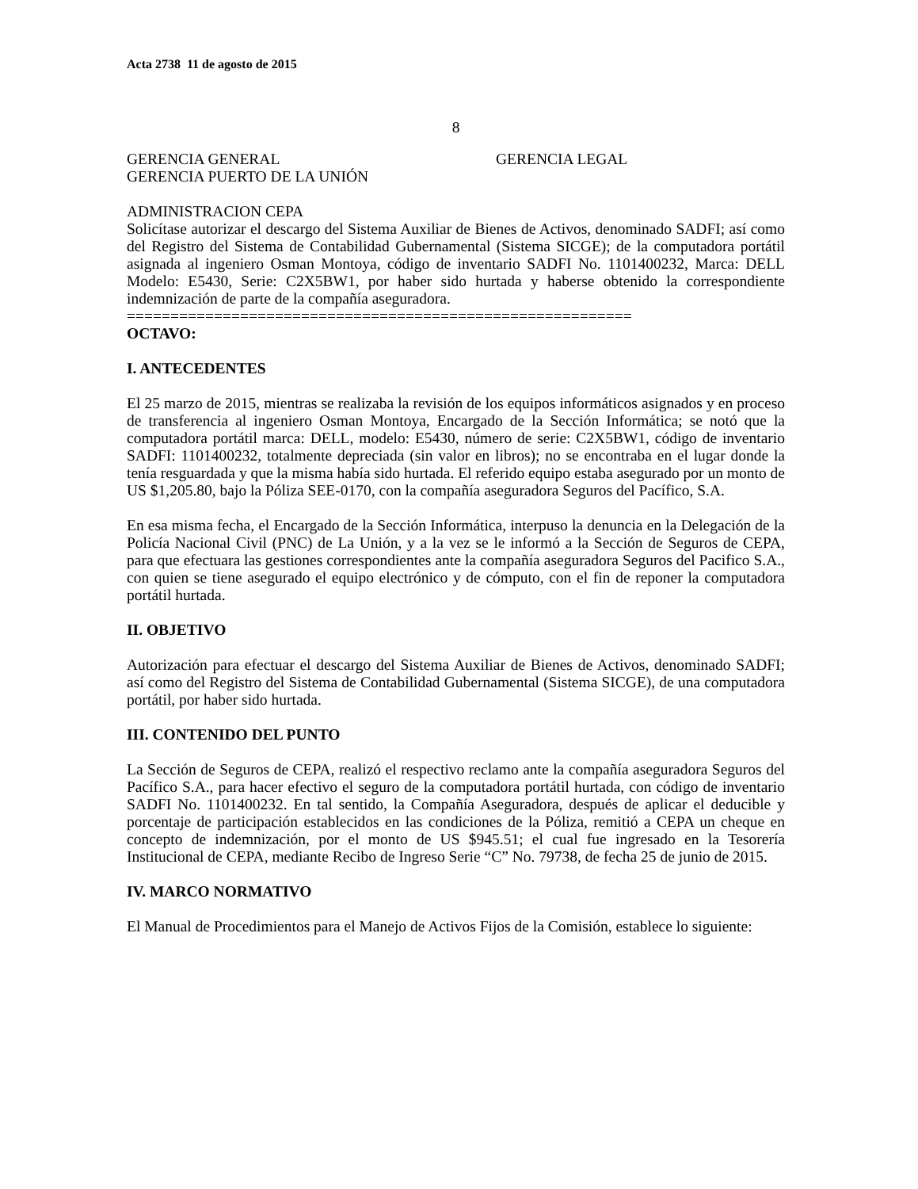Acta 2738 11 de agosto de 2015
8
GERENCIA GENERAL GERENCIA LEGAL
GERENCIA PUERTO DE LA UNIÓN
ADMINISTRACION CEPA
Solicítase autorizar el descargo del Sistema Auxiliar de Bienes de Activos, denominado SADFI; así como del Registro del Sistema de Contabilidad Gubernamental (Sistema SICGE); de la computadora portátil asignada al ingeniero Osman Montoya, código de inventario SADFI No. 1101400232, Marca: DELL Modelo: E5430, Serie: C2X5BW1, por haber sido hurtada y haberse obtenido la correspondiente indemnización de parte de la compañía aseguradora.
==========================================================
OCTAVO:
I. ANTECEDENTES
El 25 marzo de 2015, mientras se realizaba la revisión de los equipos informáticos asignados y en proceso de transferencia al ingeniero Osman Montoya, Encargado de la Sección Informática; se notó que la computadora portátil marca: DELL, modelo: E5430, número de serie: C2X5BW1, código de inventario SADFI: 1101400232, totalmente depreciada (sin valor en libros); no se encontraba en el lugar donde la tenía resguardada y que la misma había sido hurtada. El referido equipo estaba asegurado por un monto de US $1,205.80, bajo la Póliza SEE-0170, con la compañía aseguradora Seguros del Pacífico, S.A.
En esa misma fecha, el Encargado de la Sección Informática, interpuso la denuncia en la Delegación de la Policía Nacional Civil (PNC) de La Unión, y a la vez se le informó a la Sección de Seguros de CEPA, para que efectuara las gestiones correspondientes ante la compañía aseguradora Seguros del Pacifico S.A., con quien se tiene asegurado el equipo electrónico y de cómputo, con el fin de reponer la computadora portátil hurtada.
II. OBJETIVO
Autorización para efectuar el descargo del Sistema Auxiliar de Bienes de Activos, denominado SADFI; así como del Registro del Sistema de Contabilidad Gubernamental (Sistema SICGE), de una computadora portátil, por haber sido hurtada.
III. CONTENIDO DEL PUNTO
La Sección de Seguros de CEPA, realizó el respectivo reclamo ante la compañía aseguradora Seguros del Pacífico S.A., para hacer efectivo el seguro de la computadora portátil hurtada, con código de inventario SADFI No. 1101400232. En tal sentido, la Compañía Aseguradora, después de aplicar el deducible y porcentaje de participación establecidos en las condiciones de la Póliza, remitió a CEPA un cheque en concepto de indemnización, por el monto de US $945.51; el cual fue ingresado en la Tesorería Institucional de CEPA, mediante Recibo de Ingreso Serie “C” No. 79738, de fecha 25 de junio de 2015.
IV. MARCO NORMATIVO
El Manual de Procedimientos para el Manejo de Activos Fijos de la Comisión, establece lo siguiente: